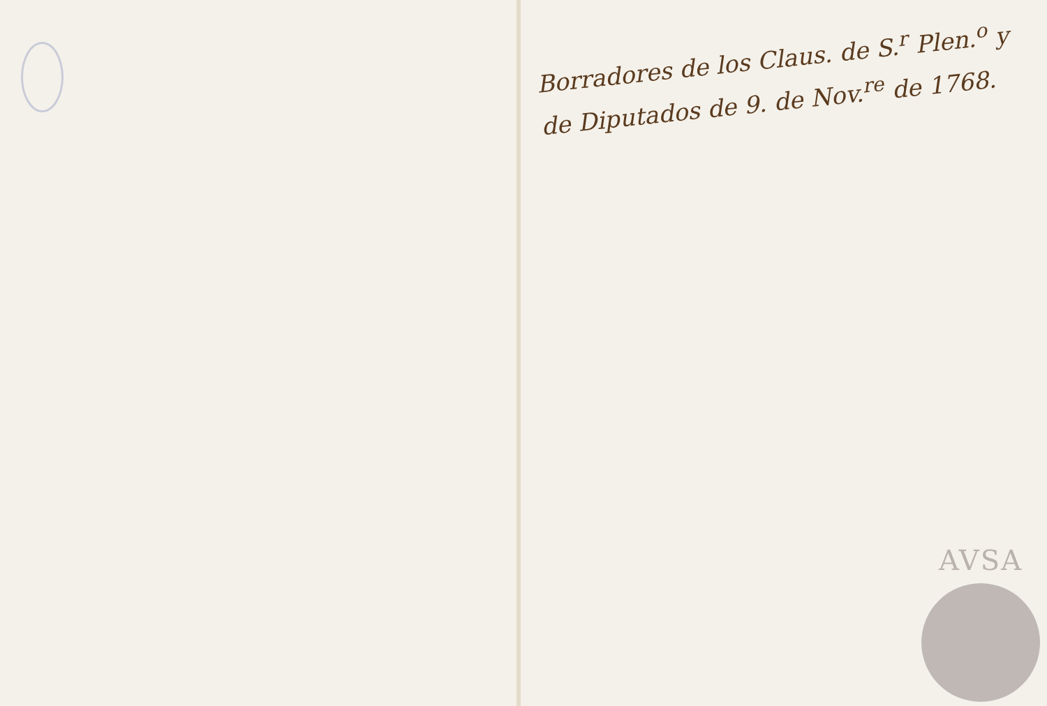Borradores de los Claus. de S.<sup>r</sup> Plen.<sup>o</sup> y de Diputados de 9. de Nov.<sup>re</sup> de 1768.
AVSA